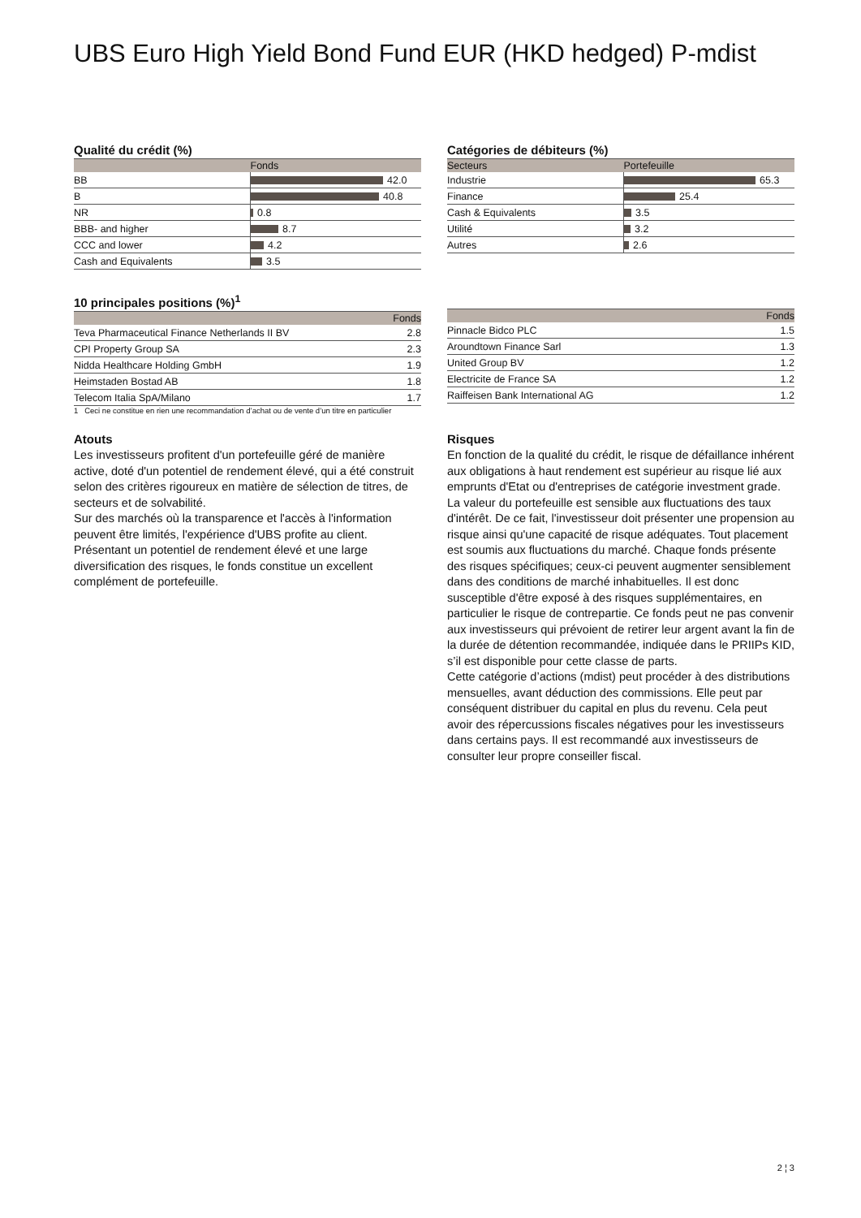UBS Euro High Yield Bond Fund EUR (HKD hedged) P-mdist
Qualité du crédit (%)
| | Fonds |
| --- | --- |
| BB | 42.0 |
| B | 40.8 |
| NR | 0.8 |
| BBB- and higher | 8.7 |
| CCC and lower | 4.2 |
| Cash and Equivalents | 3.5 |
Catégories de débiteurs (%)
| Secteurs | Portefeuille |
| --- | --- |
| Industrie | 65.3 |
| Finance | 25.4 |
| Cash & Equivalents | 3.5 |
| Utilité | 3.2 |
| Autres | 2.6 |
10 principales positions (%)<sup>1</sup>
| | Fonds |
| --- | --- |
| Teva Pharmaceutical Finance Netherlands II BV | 2.8 |
| CPI Property Group SA | 2.3 |
| Nidda Healthcare Holding GmbH | 1.9 |
| Heimstaden Bostad AB | 1.8 |
| Telecom Italia SpA/Milano | 1.7 |
1 Ceci ne constitue en rien une recommandation d’achat ou de vente d’un titre en particulier
| | Fonds |
| --- | --- |
| Pinnacle Bidco PLC | 1.5 |
| Aroundtown Finance Sarl | 1.3 |
| United Group BV | 1.2 |
| Electricite de France SA | 1.2 |
| Raiffeisen Bank International AG | 1.2 |
Atouts
Les investisseurs profitent d'un portefeuille géré de manière active, doté d'un potentiel de rendement élevé, qui a été construit selon des critères rigoureux en matière de sélection de titres, de secteurs et de solvabilité.
Sur des marchés où la transparence et l'accès à l'information peuvent être limités, l'expérience d'UBS profite au client.
Présentant un potentiel de rendement élevé et une large diversification des risques, le fonds constitue un excellent complément de portefeuille.
Risques
En fonction de la qualité du crédit, le risque de défaillance inhérent aux obligations à haut rendement est supérieur au risque lié aux emprunts d'Etat ou d'entreprises de catégorie investment grade. La valeur du portefeuille est sensible aux fluctuations des taux d'intérêt. De ce fait, l'investisseur doit présenter une propension au risque ainsi qu'une capacité de risque adéquates. Tout placement est soumis aux fluctuations du marché. Chaque fonds présente des risques spécifiques; ceux-ci peuvent augmenter sensiblement dans des conditions de marché inhabituelles. Il est donc susceptible d'être exposé à des risques supplémentaires, en particulier le risque de contrepartie. Ce fonds peut ne pas convenir aux investisseurs qui prévoient de retirer leur argent avant la fin de la durée de détention recommandée, indiquée dans le PRIIPs KID, s’il est disponible pour cette classe de parts.
Cette catégorie d’actions (mdist) peut procéder à des distributions mensuelles, avant déduction des commissions. Elle peut par conséquent distribuer du capital en plus du revenu. Cela peut avoir des répercussions fiscales négatives pour les investisseurs dans certains pays. Il est recommandé aux investisseurs de consulter leur propre conseiller fiscal.
2 ¦ 3